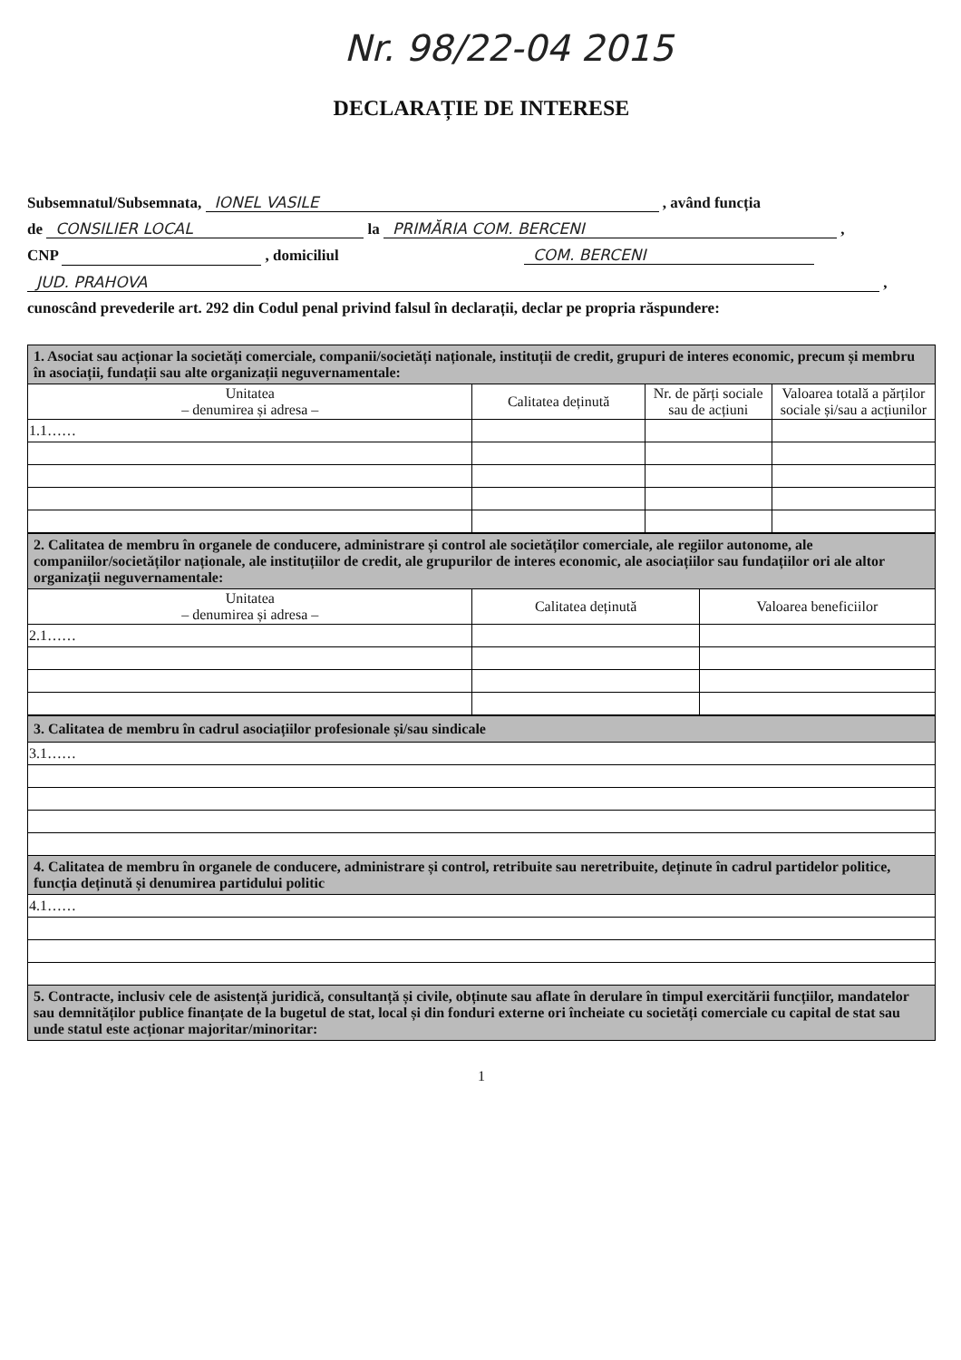Nr. 98/22-04 2015
DECLARAȚIE DE INTERESE
Subsemnatul/Subsemnata, IONEL VASILE , având funcția
de CONSILIER LOCAL la PRIMĂRIA COM. BERCENI ,
CNP , domiciliul COM. BERCENI
JUD. PRAHOVA ,
cunoscând prevederile art. 292 din Codul penal privind falsul în declarații, declar pe propria răspundere:
| 1. Asociat sau acționar la societăți comerciale, companii/societăți naționale, instituții de credit, grupuri de interes economic, precum și membru în asociații, fundații sau alte organizații neguvernamentale: | | | |
| Unitatea – denumirea și adresa – | Calitatea deținută | Nr. de părți sociale sau de acțiuni | Valoarea totală a părților sociale și/sau a acțiunilor |
| 1.1…… | | | |
| 2. Calitatea de membru în organele de conducere, administrare și control ale societăților comerciale, ale regiilor autonome, ale companiilor/societăților naționale, ale instituțiilor de credit, ale grupurilor de interes economic, ale asociațiilor sau fundațiilor ori ale altor organizații neguvernamentale: | | |
| Unitatea – denumirea și adresa – | Calitatea deținută | Valoarea beneficiilor |
| 2.1…… | | |
| 3. Calitatea de membru în cadrul asociațiilor profesionale și/sau sindicale |
| 3.1…… |
| 4. Calitatea de membru în organele de conducere, administrare și control, retribuite sau neretribuite, deținute în cadrul partidelor politice, funcția deținută și denumirea partidului politic |
| 4.1…… |
| 5. Contracte, inclusiv cele de asistență juridică, consultanță și civile, obținute sau aflate în derulare în timpul exercitării funcțiilor, mandatelor sau demnităților publice finanțate de la bugetul de stat, local și din fonduri externe ori încheiate cu societăți comerciale cu capital de stat sau unde statul este acționar majoritar/minoritar: |
1